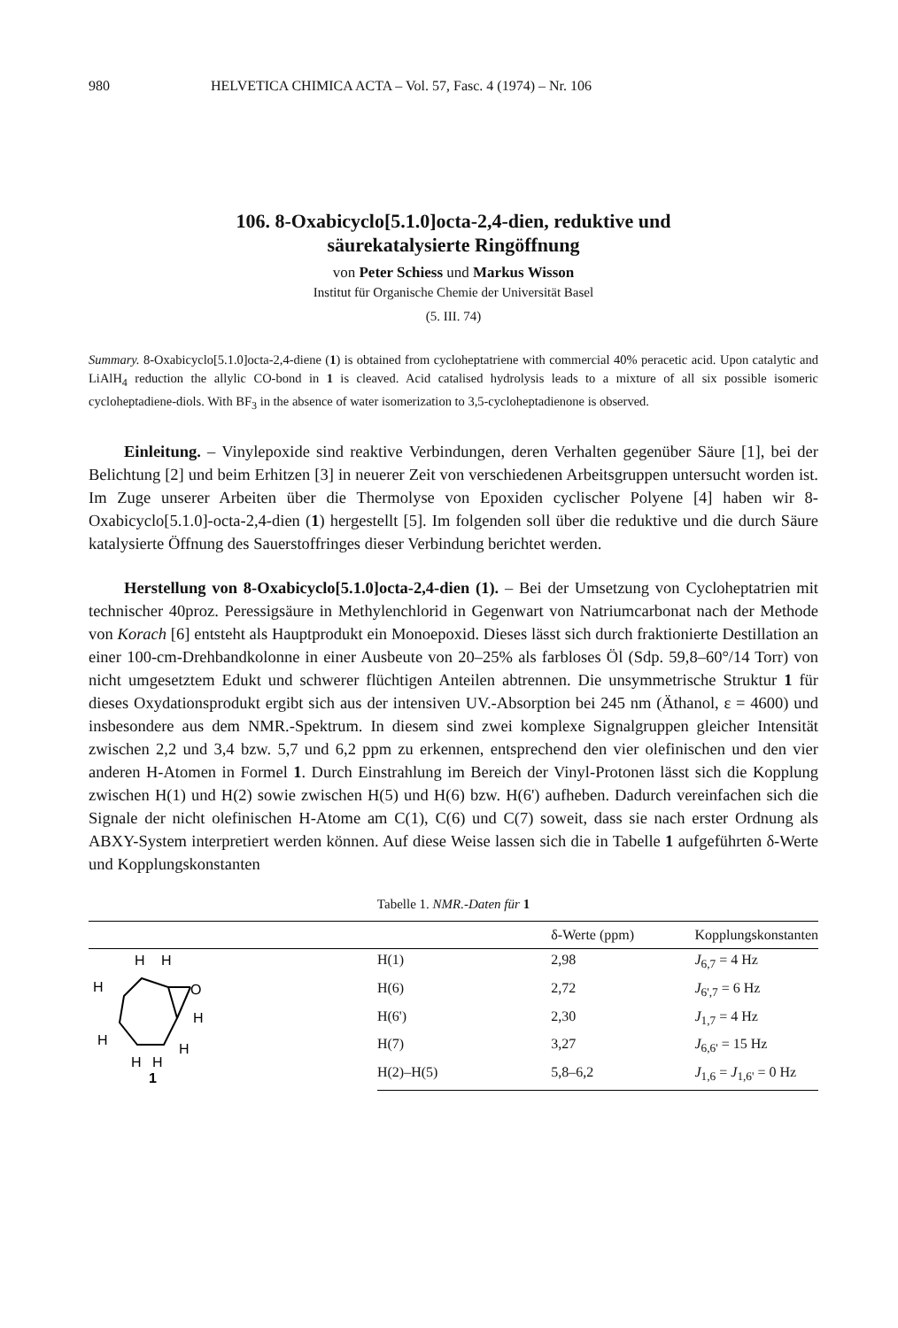980 HELVETICA CHIMICA ACTA – Vol. 57, Fasc. 4 (1974) – Nr. 106
106. 8-Oxabicyclo[5.1.0]octa-2,4-dien, reduktive und
säurekatalysierte Ringöffnung
von Peter Schiess und Markus Wisson
Institut für Organische Chemie der Universität Basel
(5. III. 74)
Summary. 8-Oxabicyclo[5.1.0]octa-2,4-diene (1) is obtained from cycloheptatriene with commercial 40% peracetic acid. Upon catalytic and LiAlH<sub>4</sub> reduction the allylic CO-bond in 1 is cleaved. Acid catalised hydrolysis leads to a mixture of all six possible isomeric cycloheptadiene-diols. With BF<sub>3</sub> in the absence of water isomerization to 3,5-cycloheptadienone is observed.
Einleitung. – Vinylepoxide sind reaktive Verbindungen, deren Verhalten gegenüber Säure [1], bei der Belichtung [2] und beim Erhitzen [3] in neuerer Zeit von verschiedenen Arbeitsgruppen untersucht worden ist. Im Zuge unserer Arbeiten über die Thermolyse von Epoxiden cyclischer Polyene [4] haben wir 8-Oxabicyclo[5.1.0]-octa-2,4-dien (1) hergestellt [5]. Im folgenden soll über die reduktive und die durch Säure katalysierte Öffnung des Sauerstoffringes dieser Verbindung berichtet werden.
Herstellung von 8-Oxabicyclo[5.1.0]octa-2,4-dien (1). – Bei der Umsetzung von Cycloheptatrien mit technischer 40proz. Peressigsäure in Methylenchlorid in Gegenwart von Natriumcarbonat nach der Methode von Korach [6] entsteht als Hauptprodukt ein Monoepoxid. Dieses lässt sich durch fraktionierte Destillation an einer 100-cm-Drehbandkolonne in einer Ausbeute von 20–25% als farbloses Öl (Sdp. 59,8–60°/14 Torr) von nicht umgesetztem Edukt und schwerer flüchtigen Anteilen abtrennen. Die unsymmetrische Struktur 1 für dieses Oxydationsprodukt ergibt sich aus der intensiven UV.-Absorption bei 245 nm (Äthanol, ε = 4600) und insbesondere aus dem NMR.-Spektrum. In diesem sind zwei komplexe Signalgruppen gleicher Intensität zwischen 2,2 und 3,4 bzw. 5,7 und 6,2 ppm zu erkennen, entsprechend den vier olefinischen und den vier anderen H-Atomen in Formel 1. Durch Einstrahlung im Bereich der Vinyl-Protonen lässt sich die Kopplung zwischen H(1) und H(2) sowie zwischen H(5) und H(6) bzw. H(6') aufheben. Dadurch vereinfachen sich die Signale der nicht olefinischen H-Atome am C(1), C(6) und C(7) soweit, dass sie nach erster Ordnung als ABXY-System interpretiert werden können. Auf diese Weise lassen sich die in Tabelle 1 aufgeführten δ-Werte und Kopplungskonstanten
Tabelle 1. NMR.-Daten für 1
| | | δ-Werte (ppm) | Kopplungskonstanten |
| --- | --- | --- | --- |
| H H O H H H H H H 1 | H(1) | 2,98 | J<sub>6,7</sub> = 4 Hz |
| | H(6) | 2,72 | J<sub>6',7</sub> = 6 Hz |
| | H(6') | 2,30 | J<sub>1,7</sub> = 4 Hz |
| | H(7) | 3,27 | J<sub>6,6'</sub> = 15 Hz |
| | H(2)–H(5) | 5,8–6,2 | J<sub>1,6</sub> = J<sub>1,6'</sub> = 0 Hz |